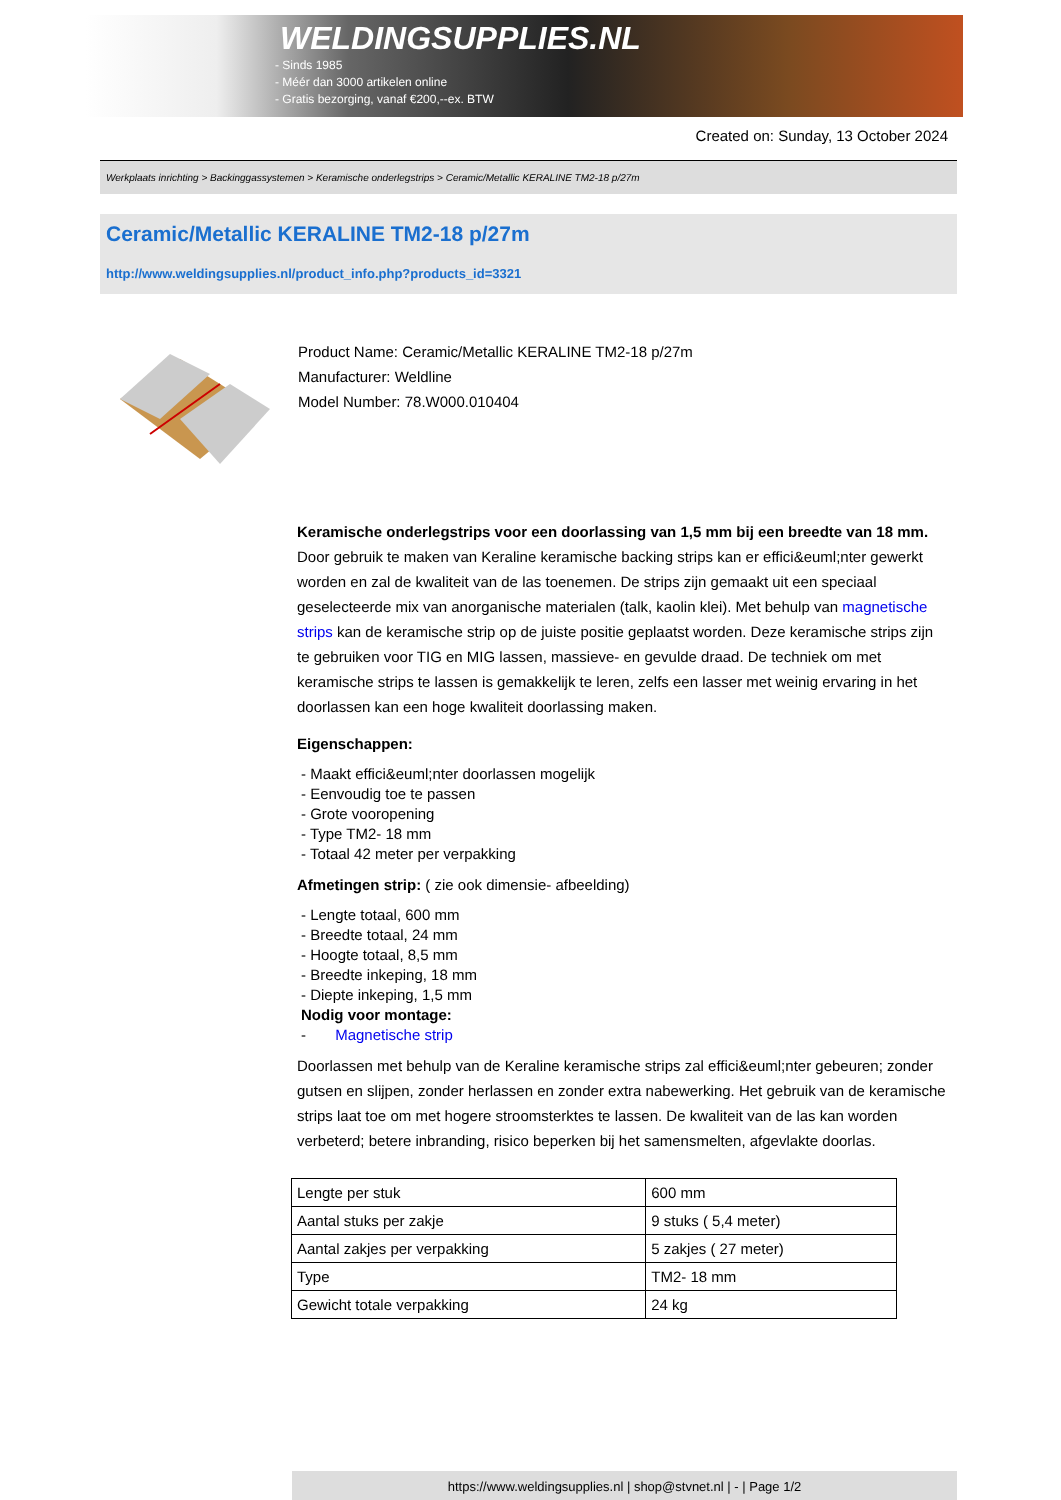WELDINGSUPPLIES.NL
- Sinds 1985
- Méér dan 3000 artikelen online
- Gratis bezorging, vanaf €200,--ex. BTW
Created on: Sunday, 13 October 2024
Werkplaats inrichting > Backinggassystemen > Keramische onderlegstrips > Ceramic/Metallic KERALINE TM2-18 p/27m
Ceramic/Metallic KERALINE TM2-18 p/27m
http://www.weldingsupplies.nl/product_info.php?products_id=3321
Product Name: Ceramic/Metallic KERALINE TM2-18 p/27m
Manufacturer: Weldline
Model Number: 78.W000.010404
Keramische onderlegstrips voor een doorlassing van 1,5 mm bij een breedte van 18 mm. Door gebruik te maken van Keraline keramische backing strips kan er effici&euml;nter gewerkt worden en zal de kwaliteit van de las toenemen. De strips zijn gemaakt uit een speciaal geselecteerde mix van anorganische materialen (talk, kaolin klei). Met behulp van magnetische strips kan de keramische strip op de juiste positie geplaatst worden. Deze keramische strips zijn te gebruiken voor TIG en MIG lassen, massieve- en gevulde draad. De techniek om met keramische strips te lassen is gemakkelijk te leren, zelfs een lasser met weinig ervaring in het doorlassen kan een hoge kwaliteit doorlassing maken.
Eigenschappen:
- Maakt effici&euml;nter doorlassen mogelijk
- Eenvoudig toe te passen
- Grote vooropening
- Type TM2- 18 mm
- Totaal 42 meter per verpakking
Afmetingen strip: ( zie ook dimensie- afbeelding)
- Lengte totaal, 600 mm
- Breedte totaal, 24 mm
- Hoogte totaal, 8,5 mm
- Breedte inkeping, 18 mm
- Diepte inkeping, 1,5 mm
Nodig voor montage:
- Magnetische strip
Doorlassen met behulp van de Keraline keramische strips zal effici&euml;nter gebeuren; zonder gutsen en slijpen, zonder herlassen en zonder extra nabewerking. Het gebruik van de keramische strips laat toe om met hogere stroomsterktes te lassen. De kwaliteit van de las kan worden verbeterd; betere inbranding, risico beperken bij het samensmelten, afgevlakte doorlas.
| Lengte per stuk | 600 mm |
| Aantal stuks per zakje | 9 stuks ( 5,4 meter) |
| Aantal zakjes per verpakking | 5 zakjes ( 27 meter) |
| Type | TM2- 18 mm |
| Gewicht totale verpakking | 24 kg |
https://www.weldingsupplies.nl | shop@stvnet.nl | - | Page 1/2